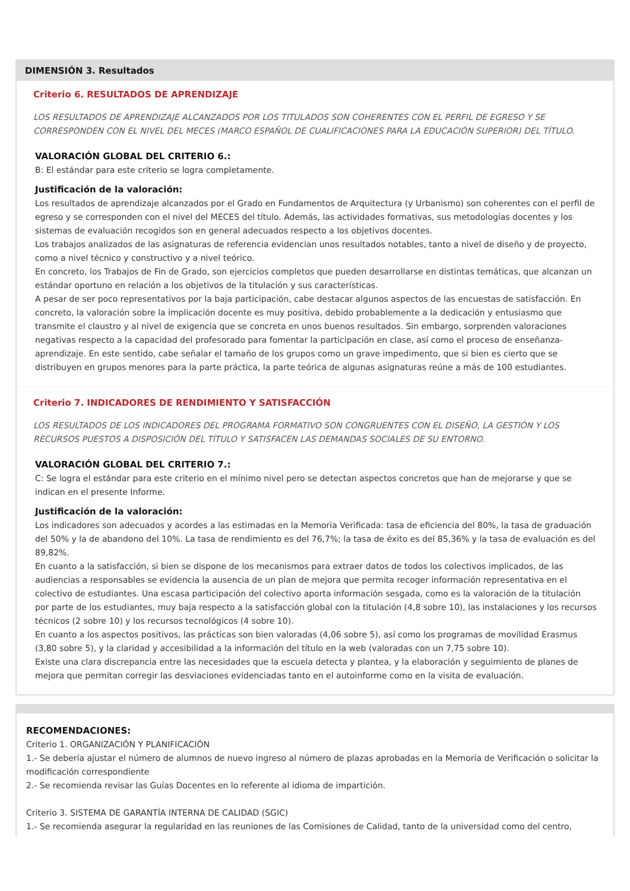DIMENSIÓN 3. Resultados
Criterio 6. RESULTADOS DE APRENDIZAJE
LOS RESULTADOS DE APRENDIZAJE ALCANZADOS POR LOS TITULADOS SON COHERENTES CON EL PERFIL DE EGRESO Y SE CORRESPONDEN CON EL NIVEL DEL MECES (MARCO ESPAÑOL DE CUALIFICACIONES PARA LA EDUCACIÓN SUPERIOR) DEL TÍTULO.
VALORACIÓN GLOBAL DEL CRITERIO 6.:
B: El estándar para este criterio se logra completamente.
Justificación de la valoración:
Los resultados de aprendizaje alcanzados por el Grado en Fundamentos de Arquitectura (y Urbanismo) son coherentes con el perfil de egreso y se corresponden con el nivel del MECES del título. Además, las actividades formativas, sus metodologías docentes y los sistemas de evaluación recogidos son en general adecuados respecto a los objetivos docentes.
Los trabajos analizados de las asignaturas de referencia evidencian unos resultados notables, tanto a nivel de diseño y de proyecto, como a nivel técnico y constructivo y a nivel teórico.
En concreto, los Trabajos de Fin de Grado, son ejercicios completos que pueden desarrollarse en distintas temáticas, que alcanzan un estándar oportuno en relación a los objetivos de la titulación y sus características.
A pesar de ser poco representativos por la baja participación, cabe destacar algunos aspectos de las encuestas de satisfacción. En concreto, la valoración sobre la implicación docente es muy positiva, debido probablemente a la dedicación y entusiasmo que transmite el claustro y al nivel de exigencia que se concreta en unos buenos resultados. Sin embargo, sorprenden valoraciones negativas respecto a la capacidad del profesorado para fomentar la participación en clase, así como el proceso de enseñanza-aprendizaje. En este sentido, cabe señalar el tamaño de los grupos como un grave impedimento, que si bien es cierto que se distribuyen en grupos menores para la parte práctica, la parte teórica de algunas asignaturas reúne a más de 100 estudiantes.
Criterio 7. INDICADORES DE RENDIMIENTO Y SATISFACCIÓN
LOS RESULTADOS DE LOS INDICADORES DEL PROGRAMA FORMATIVO SON CONGRUENTES CON EL DISEÑO, LA GESTIÓN Y LOS RECURSOS PUESTOS A DISPOSICIÓN DEL TÍTULO Y SATISFACEN LAS DEMANDAS SOCIALES DE SU ENTORNO.
VALORACIÓN GLOBAL DEL CRITERIO 7.:
C: Se logra el estándar para este criterio en el mínimo nivel pero se detectan aspectos concretos que han de mejorarse y que se indican en el presente Informe.
Justificación de la valoración:
Los indicadores son adecuados y acordes a las estimadas en la Memoria Verificada: tasa de eficiencia del 80%, la tasa de graduación del 50% y la de abandono del 10%. La tasa de rendimiento es del 76,7%; la tasa de éxito es del 85,36% y la tasa de evaluación es del 89,82%.
En cuanto a la satisfacción, si bien se dispone de los mecanismos para extraer datos de todos los colectivos implicados, de las audiencias a responsables se evidencia la ausencia de un plan de mejora que permita recoger información representativa en el colectivo de estudiantes. Una escasa participación del colectivo aporta información sesgada, como es la valoración de la titulación por parte de los estudiantes, muy baja respecto a la satisfacción global con la titulación (4,8 sobre 10), las instalaciones y los recursos técnicos (2 sobre 10) y los recursos tecnológicos (4 sobre 10).
En cuanto a los aspectos positivos, las prácticas son bien valoradas (4,06 sobre 5), así como los programas de movilidad Erasmus (3,80 sobre 5), y la claridad y accesibilidad a la información del título en la web (valoradas con un 7,75 sobre 10).
Existe una clara discrepancia entre las necesidades que la escuela detecta y plantea, y la elaboración y seguimiento de planes de mejora que permitan corregir las desviaciones evidenciadas tanto en el autoinforme como en la visita de evaluación.
RECOMENDACIONES:
Criterio 1. ORGANIZACIÓN Y PLANIFICACIÓN
1.- Se debería ajustar el número de alumnos de nuevo ingreso al número de plazas aprobadas en la Memoria de Verificación o solicitar la modificación correspondiente
2.- Se recomienda revisar las Guías Docentes en lo referente al idioma de impartición.
Criterio 3. SISTEMA DE GARANTÍA INTERNA DE CALIDAD (SGIC)
1.- Se recomienda asegurar la regularidad en las reuniones de las Comisiones de Calidad, tanto de la universidad como del centro,